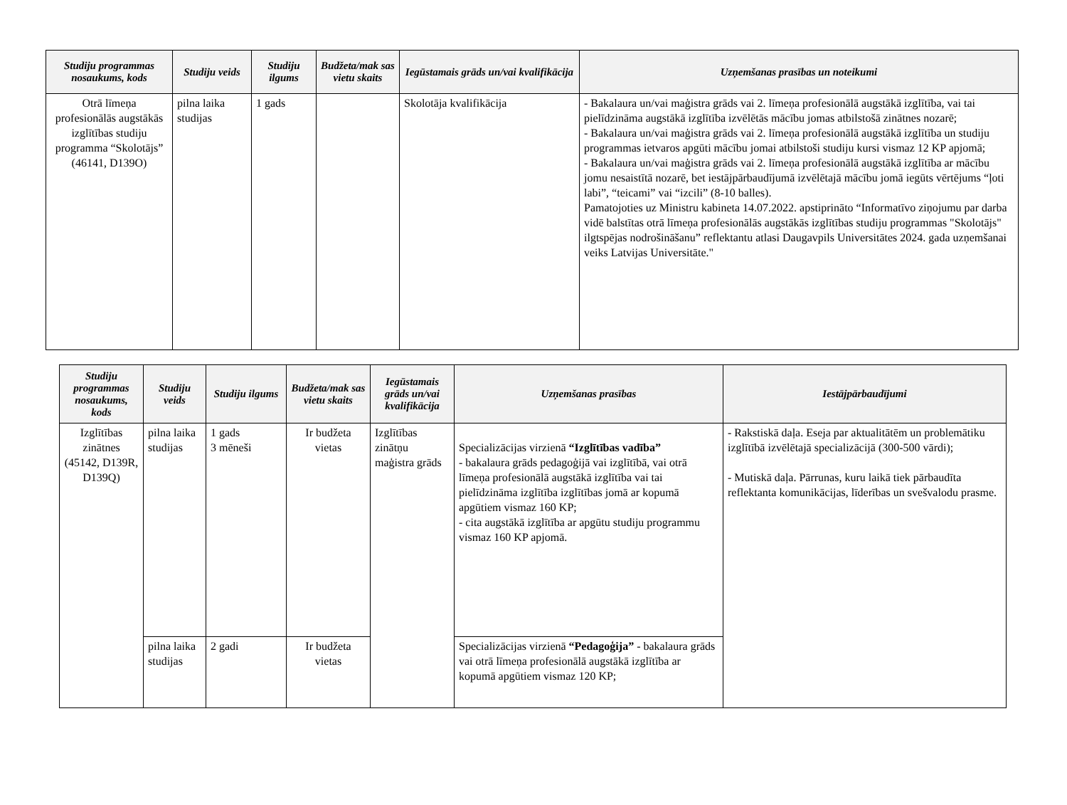| Studiju programmas nosaukums, kods | Studiju veids | Studiju ilgums | Budžeta/mak sas vietu skaits | Iegūstamais grāds un/vai kvalifikācija | Uzņemšanas prasības un noteikumi |
| --- | --- | --- | --- | --- | --- |
| Otrā līmeņa profesionālās augstākās izglītības studiju programma “Skolotājs” (46141, D139O) | pilna laika studijas | 1 gads | | Skolotāja kvalifikācija | - Bakalaura un/vai maģistra grāds vai 2. līmeņa profesionālā augstākā izglītība, vai tai pielīdzināma augstākā izglītība izvēlētās mācību jomas atbilstošā zinātnes nozarē; - Bakalaura un/vai maģistra grāds vai 2. līmeņa profesionālā augstākā izglītība un studiju programmas ietvaros apgūti mācību jomai atbilstoši studiju kursi vismaz 12 KP apjomā; - Bakalaura un/vai maģistra grāds vai 2. līmeņa profesionālā augstākā izglītība ar mācību jomu nesaistītā nozarē, bet iestājpārbaudījumā izvēlētajā mācību jomā iegūts vērtējums “ļoti labi”, “teicami” vai “izcili” (8-10 balles). Pamatojoties uz Ministru kabineta 14.07.2022. apstiprināto “Informatīvo ziņojumu par darba vidē balstītas otrā līmeņa profesionālās augstākās izglītības studiju programmas "Skolotājs" ilgtspējas nodrošināšanu” reflektantu atlasi Daugavpils Universitātes 2024. gada uzņemšanai veiks Latvijas Universitāte." |
| Studiju programmas nosaukums, kods | Studiju veids | Studiju ilgums | Budžeta/mak sas vietu skaits | Iegūstamais grāds un/vai kvalifikācija | Uzņemšanas prasības | Iestājpārbaudījumi |
| --- | --- | --- | --- | --- | --- | --- |
| Izglītības zinātnes (45142, D139R, D139Q) | pilna laika studijas | 1 gads 3 mēneši | Ir budžeta vietas | Izglītības zinātņu maģistra grāds | Specializācijas virzienā “Izglītības vadība” - bakalaura grāds pedagoģijā vai izglītībā, vai otrā līmeņa profesionālā augstākā izglītība vai tai pielīdzināma izglītība izglītības jomā ar kopumā apgūtiem vismaz 160 KP; - cita augstākā izglītība ar apgūtu studiju programmu vismaz 160 KP apjomā. | - Rakstiskā daļa. Eseja par aktualitātēm un problemātiku izglītībā izvēlētajā specializācijā (300-500 vārdi); - Mutiskā daļa. Pārrunas, kuru laikā tiek pārbaudīta reflektanta komunikācijas, līderības un svešvalodu prasme. |
| | pilna laika studijas | 2 gadi | Ir budžeta vietas | | Specializācijas virzienā “Pedagoģija” - bakalaura grāds vai otrā līmeņa profesionālā augstākā izglītība ar kopumā apgūtiem vismaz 120 KP; | |